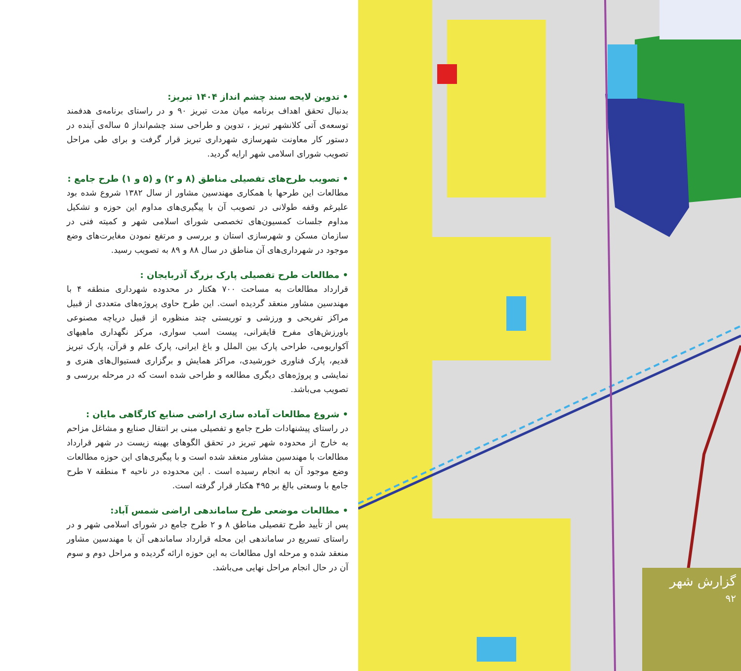• تدوین لایحه سند چشم انداز ۱۴۰۴ تبریز:
بدنبال تحقق اهداف برنامه میان مدت تبریز ۹۰ و در راستای برنامه‌ی هدفمند توسعه‌ی آتی کلانشهر تبریز ، تدوین و طراحی سند چشم‌انداز ۵ ساله‌ی آینده در دستور کار معاونت شهرسازی شهرداری تبریز قرار گرفت و برای طی مراحل تصویب شورای اسلامی شهر ارایه گردید.
• تصویب طرح‌های تفصیلی مناطق (۸ و ۲) و (۵ و ۱) طرح جامع :
مطالعات این طرحها با همکاری مهندسین مشاور از سال ۱۳۸۲ شروع شده بود علیرغم وقفه طولانی در تصویب آن با پیگیری‌های مداوم این حوزه و تشکیل مداوم جلسات کمسیون‌های تخصصی شورای اسلامی شهر و کمیته فنی در سازمان مسکن و شهرسازی استان و بررسی و مرتفع نمودن مغایرت‌های وضع موجود در شهرداری‌های آن مناطق در سال ۸۸ و ۸۹ به تصویب رسید.
• مطالعات طرح تفصیلی پارک بزرگ آذربایجان :
قرارداد مطالعات به مساحت ۷۰۰ هکتار در محدوده شهرداری منطقه ۴ با مهندسین مشاور منعقد گردیده است. این طرح حاوی پروژه‌های متعددی از قبیل مراکز تفریحی و ورزشی و توریستی چند منظوره از قبیل دریاچه مصنوعی باورزش‌های مفرح قایقرانی، پیست اسب سواری، مرکز نگهداری ماهیهای آکواریومی، طراحی پارک بین الملل و باغ ایرانی، پارک علم و قرآن، پارک تبریز قدیم، پارک فناوری خورشیدی، مراکز همایش و برگزاری فستیوال‌های هنری و نمایشی و پروژه‌های دیگری مطالعه و طراحی شده است که در مرحله بررسی و تصویب می‌باشد.
• شروع مطالعات آماده سازی اراضی صنایع کارگاهی مایان :
در راستای پیشنهادات طرح جامع و تفصیلی مبنی بر انتقال صنایع و مشاغل مزاحم به خارج از محدوده شهر تبریز در تحقق الگوهای بهینه زیست در شهر قرارداد مطالعات با مهندسین مشاور منعقد شده است و با پیگیری‌های این حوزه مطالعات وضع موجود آن به انجام رسیده است . این محدوده در ناحیه ۴ منطقه ۷ طرح جامع با وسعتی بالغ بر ۴۹۵ هکتار قرار گرفته است.
• مطالعات موضعی طرح ساماندهی اراضی شمس آباد:
پس از تأیید طرح تفصیلی مناطق ۸ و ۲ طرح جامع در شورای اسلامی شهر و در راستای تسریع در ساماندهی این محله قرارداد ساماندهی آن با مهندسین مشاور منعقد شده و مرحله اول مطالعات به این حوزه ارائه گردیده و مراحل دوم و سوم آن در حال انجام مراحل نهایی می‌باشد.
گزارش شهر
۹۲